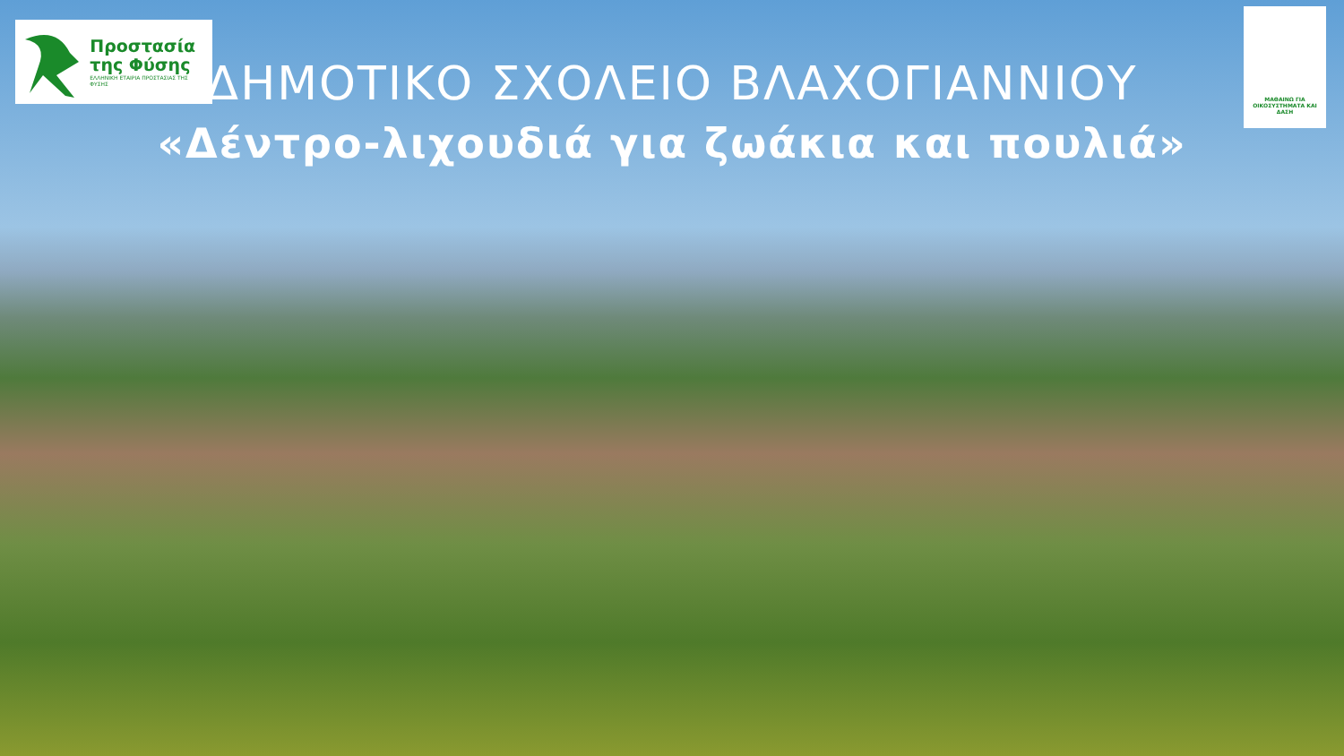Προστασία
της Φύσης
ΕΛΛΗΝΙΚΗ ΕΤΑΙΡΙΑ ΠΡΟΣΤΑΣΙΑΣ ΤΗΣ ΦΥΣΗΣ
ΜΑΘΑΙΝΩ ΓΙΑ ΟΙΚΟΣΥΣΤΗΜΑΤΑ ΚΑΙ ΔΑΣΗ
ΔΗΜΟΤΙΚΟ ΣΧΟΛΕΙΟ ΒΛΑΧΟΓΙΑΝΝΙΟΥ
«Δέντρο-λιχουδιά για ζωάκια και πουλιά»